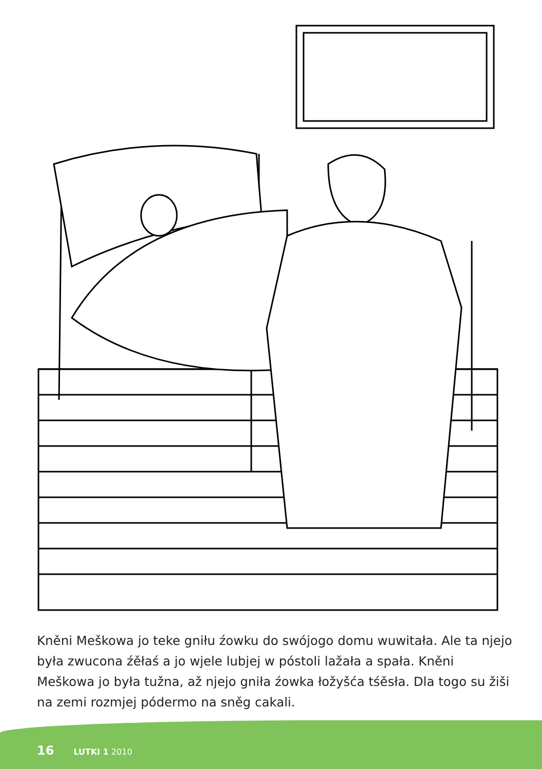Kněni Meškowa jo teke gniłu źowku do swójogo domu wuwitała. Ale ta njejo była zwucona źěłaś a jo wjele lubjej w póstoli lažała a spała. Kněni Meškowa jo była tužna, až njejo gniła źowka łožyšća tśěsła. Dla togo su žiši na zemi rozmjej pódermo na sněg cakali.
16 LUTKI 1 2010